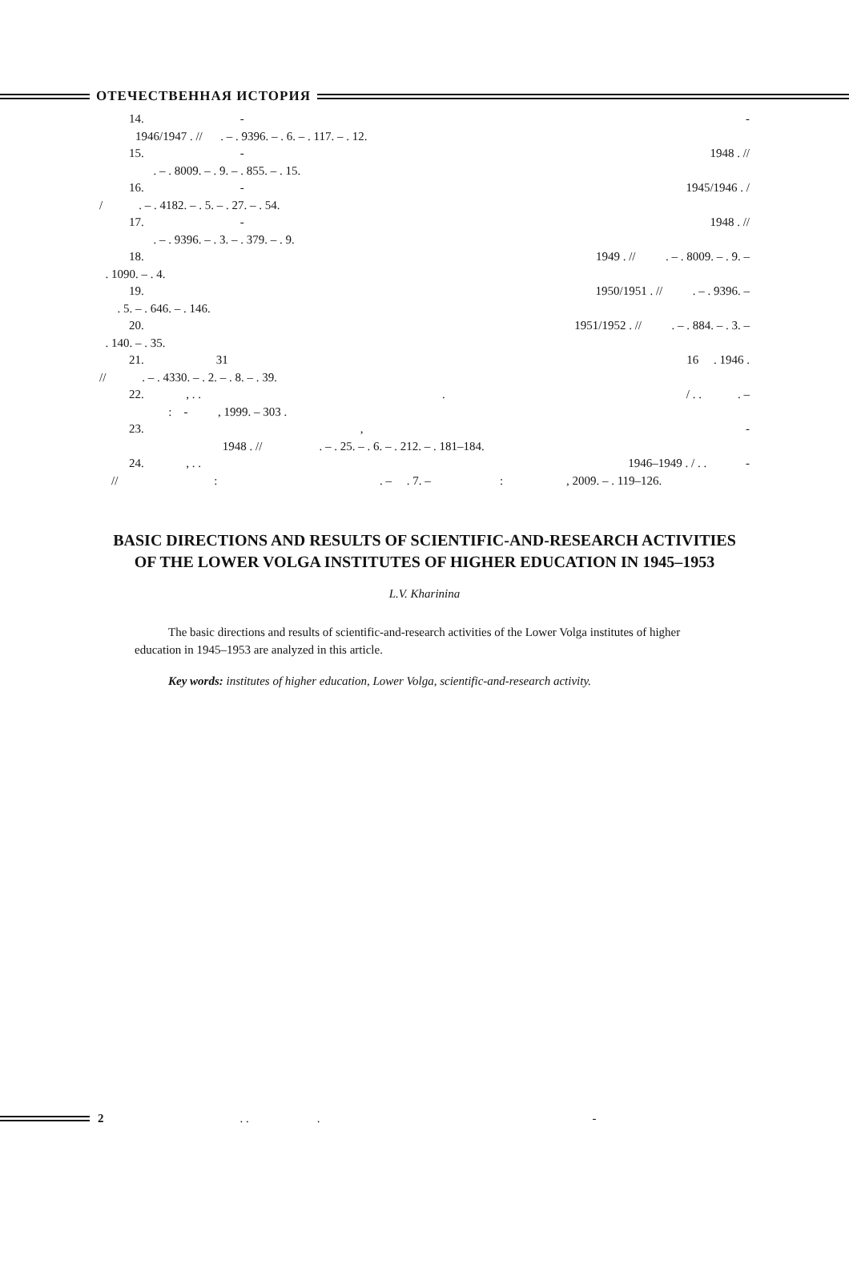ОТЕЧЕСТВЕННАЯ ИСТОРИЯ
14. - -
1946/1947 . // . – . 9396. – . 6. – . 117. – . 12.
15. - 1948 . //
. – . 8009. – . 9. – . 855. – . 15.
16. - 1945/1946 . /
/ . – . 4182. – . 5. – . 27. – . 54.
17. - 1948 . //
. – . 9396. – . 3. – . 379. – . 9.
18. 1949 . // . – . 8009. – . 9. –
. 1090. – . 4.
19. 1950/1951 . // . – . 9396. –
. 5. – . 646. – . 146.
20. 1951/1952 . // . – . 884. – . 3. –
. 140. – . 35.
21. 31 16 . 1946 .
// . – . 4330. – . 2. – . 8. – . 39.
22. , . .. / . . . –
: - , 1999. – 303 .
23. , -
1948 . // . – . 25. – . 6. – . 212. – . 181–184.
24. , . . 1946–1949 . / . . -
// : . – . 7. – : , 2009. – . 119–126.
BASIC DIRECTIONS AND RESULTS OF SCIENTIFIC-AND-RESEARCH ACTIVITIES OF THE LOWER VOLGA INSTITUTES OF HIGHER EDUCATION IN 1945–1953
L.V. Kharinina
The basic directions and results of scientific-and-research activities of the Lower Volga institutes of higher education in 1945–1953 are analyzed in this article.
Key words: institutes of higher education, Lower Volga, scientific-and-research activity.
2. .. -